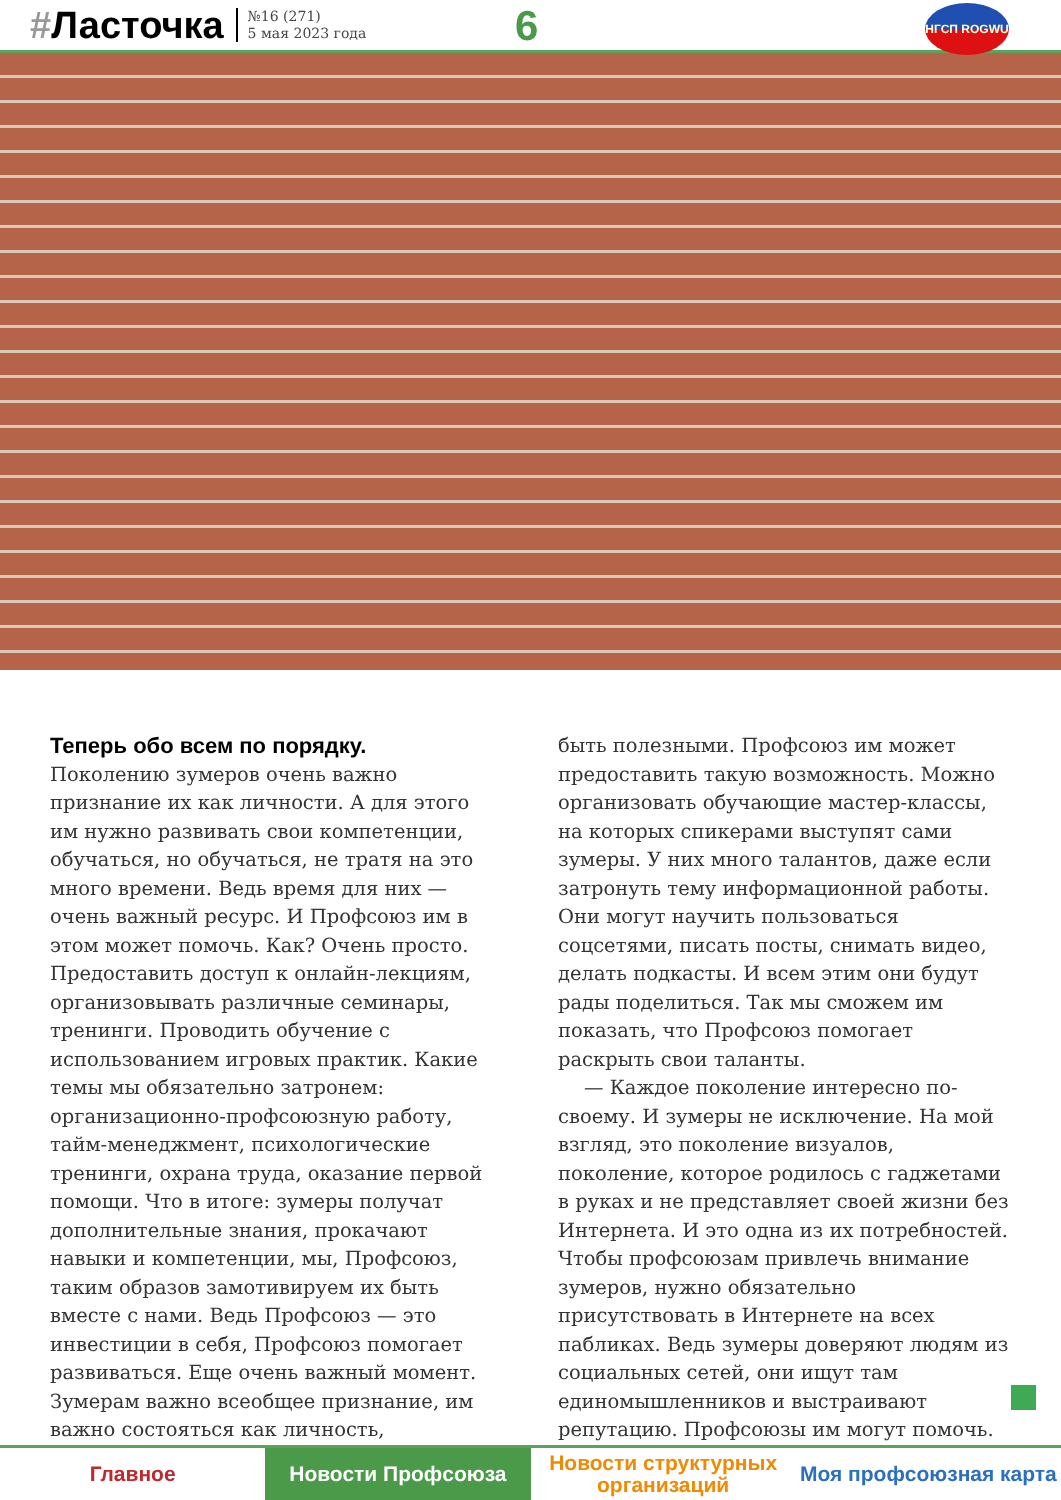#Ласточка
№16 (271)
5 мая 2023 года
6 НГСП ROGWU
Теперь обо всем по порядку.
Поколению зумеров очень важно признание их как личности. А для этого им нужно развивать свои компетенции, обучаться, но обучаться, не тратя на это много времени. Ведь время для них — очень важный ресурс. И Профсоюз им в этом может помочь. Как? Очень просто. Предоставить доступ к онлайн-лекциям, организовывать различные семинары, тренинги. Проводить обучение с использованием игровых практик. Какие темы мы обязательно затронем: организационно-профсоюзную работу, тайм-менеджмент, психологические тренинги, охрана труда, оказание первой помощи. Что в итоге: зумеры получат дополнительные знания, прокачают навыки и компетенции, мы, Профсоюз, таким образов замотивируем их быть вместе с нами. Ведь Профсоюз — это инвестиции в себя, Профсоюз помогает развиваться. Еще очень важный момент. Зумерам важно всеобщее признание, им важно состояться как личность,
быть полезными. Профсоюз им может предоставить такую возможность. Можно организовать обучающие мастер-классы, на которых спикерами выступят сами зумеры. У них много талантов, даже если затронуть тему информационной работы. Они могут научить пользоваться соцсетями, писать посты, снимать видео, делать подкасты. И всем этим они будут рады поделиться. Так мы сможем им показать, что Профсоюз помогает раскрыть свои таланты.
— Каждое поколение интересно по-своему. И зумеры не исключение. На мой взгляд, это поколение визуалов, поколение, которое родилось с гаджетами в руках и не представляет своей жизни без Интернета. И это одна из их потребностей. Чтобы профсоюзам привлечь внимание зумеров, нужно обязательно присутствовать в Интернете на всех пабликах. Ведь зумеры доверяют людям из социальных сетей, они ищут там единомышленников и выстраивают репутацию. Профсоюзы им могут помочь.
Главное Новости Профсоюза Новости структурных организаций
Моя профсоюзная карта